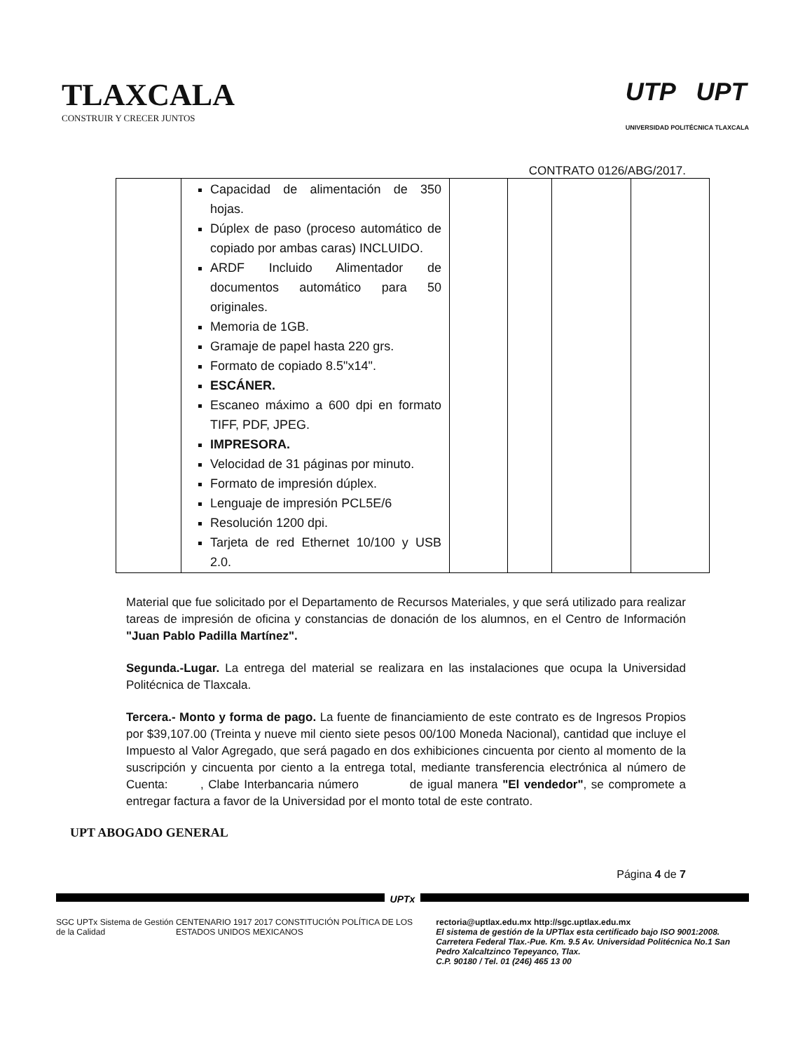TLAXCALA
CONSTRUIR Y CRECER JUNTOS
UTP UPT
UNIVERSIDAD POLITÉCNICA TLAXCALA
CONTRATO 0126/ABG/2017.
| | Capacidad de alimentación de 350 hojas. Dúplex de paso (proceso automático de copiado por ambas caras) INCLUIDO. ARDF Incluido Alimentador de documentos automático para 50 originales. Memoria de 1GB. Gramaje de papel hasta 220 grs. Formato de copiado 8.5"x14". ESCÁNER. Escaneo máximo a 600 dpi en formato TIFF, PDF, JPEG. IMPRESORA. Velocidad de 31 páginas por minuto. Formato de impresión dúplex. Lenguaje de impresión PCL5E/6 Resolución 1200 dpi. Tarjeta de red Ethernet 10/100 y USB 2.0. | | | | |
Material que fue solicitado por el Departamento de Recursos Materiales, y que será utilizado para realizar tareas de impresión de oficina y constancias de donación de los alumnos, en el Centro de Información "Juan Pablo Padilla Martínez".
Segunda.-Lugar. La entrega del material se realizara en las instalaciones que ocupa la Universidad Politécnica de Tlaxcala.
Tercera.- Monto y forma de pago. La fuente de financiamiento de este contrato es de Ingresos Propios por $39,107.00 (Treinta y nueve mil ciento siete pesos 00/100 Moneda Nacional), cantidad que incluye el Impuesto al Valor Agregado, que será pagado en dos exhibiciones cincuenta por ciento al momento de la suscripción y cincuenta por ciento a la entrega total, mediante transferencia electrónica al número de Cuenta: , Clabe Interbancaria número de igual manera "El vendedor", se compromete a entregar factura a favor de la Universidad por el monto total de este contrato.
UPT ABOGADO GENERAL
Página 4 de 7
UPTx
SGC UPTx Sistema de Gestión de la Calidad CENTENARIO 1917 2017 CONSTITUCIÓN POLÍTICA DE LOS ESTADOS UNIDOS MEXICANOS
rectoria@uptlax.edu.mx http://sgc.uptlax.edu.mx
El sistema de gestión de la UPTlax esta certificado bajo ISO 9001:2008.
Carretera Federal Tlax.-Pue. Km. 9.5 Av. Universidad Politécnica No.1 San Pedro Xalcaltzinco Tepeyanco, Tlax.
C.P. 90180 / Tel. 01 (246) 465 13 00